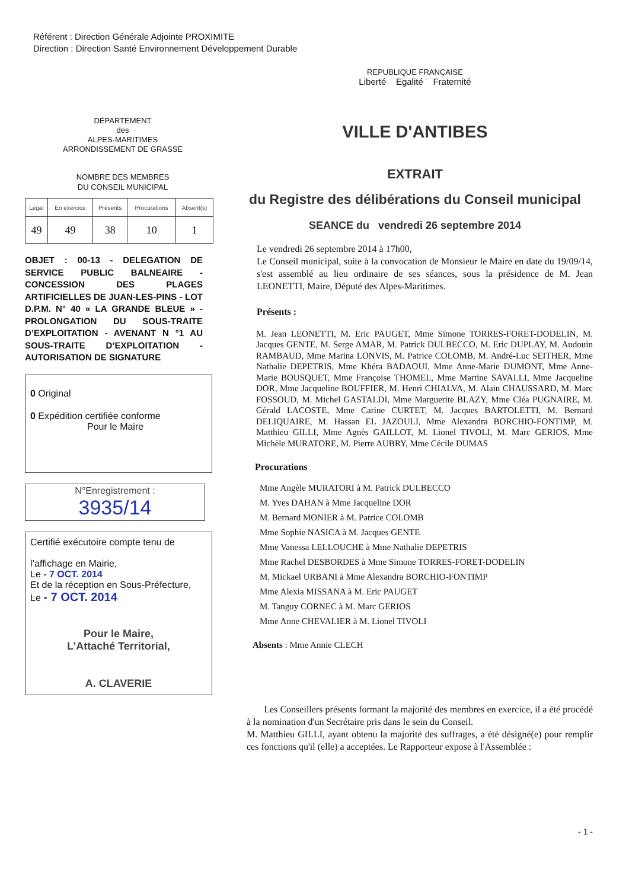Référent : Direction Générale Adjointe PROXIMITE
Direction : Direction Santé Environnement Développement Durable
DÉPARTEMENT
des
ALPES-MARITIMES
ARRONDISSEMENT DE GRASSE
NOMBRE DES MEMBRES
DU CONSEIL MUNICIPAL
| Légal | En exercice | Présents | Procurations | Absent(s) |
| --- | --- | --- | --- | --- |
| 49 | 49 | 38 | 10 | 1 |
OBJET : 00-13 - DELEGATION DE SERVICE PUBLIC BALNEAIRE - CONCESSION DES PLAGES ARTIFICIELLES DE JUAN-LES-PINS - LOT D.P.M. N° 40 « LA GRANDE BLEUE » - PROLONGATION DU SOUS-TRAITE D’EXPLOITATION - AVENANT N °1 AU SOUS-TRAITE D’EXPLOITATION - AUTORISATION DE SIGNATURE
0 Original
0 Expédition certifiée conforme
Pour le Maire
N°Enregistrement :
3935/14
Certifié exécutoire compte tenu de
l’affichage en Mairie,
Le - 7 OCT. 2014
Et de la réception en Sous-Préfecture,
Le - 7 OCT. 2014
Pour le Maire,
L’Attaché Territorial,
A. CLAVERIE
REPUBLIQUE FRANÇAISE
Liberté Egalité Fraternité
VILLE D'ANTIBES
EXTRAIT
du Registre des délibérations du Conseil municipal
SEANCE du vendredi 26 septembre 2014
Le vendredi 26 septembre 2014 à 17h00,
Le Conseil municipal, suite à la convocation de Monsieur le Maire en date du 19/09/14, s'est assemblé au lieu ordinaire de ses séances, sous la présidence de M. Jean LEONETTI, Maire, Député des Alpes-Maritimes.
Présents :
M. Jean LEONETTI, M. Eric PAUGET, Mme Simone TORRES-FORET-DODELIN, M. Jacques GENTE, M. Serge AMAR, M. Patrick DULBECCO, M. Eric DUPLAY, M. Audouin RAMBAUD, Mme Marina LONVIS, M. Patrice COLOMB, M. André-Luc SEITHER, Mme Nathalie DEPETRIS, Mme Khéra BADAOUI, Mme Anne-Marie DUMONT, Mme Anne-Marie BOUSQUET, Mme Françoise THOMEL, Mme Martine SAVALLI, Mme Jacqueline DOR, Mme Jacqueline BOUFFIER, M. Henri CHIALVA, M. Alain CHAUSSARD, M. Marc FOSSOUD, M. Michel GASTALDI, Mme Marguerite BLAZY, Mme Cléa PUGNAIRE, M. Gérald LACOSTE, Mme Carine CURTET, M. Jacques BARTOLETTI, M. Bernard DELIQUAIRE, M. Hassan EL JAZOULI, Mme Alexandra BORCHIO-FONTIMP, M. Matthieu GILLI, Mme Agnès GAILLOT, M. Lionel TIVOLI, M. Marc GERIOS, Mme Michèle MURATORE, M. Pierre AUBRY, Mme Cécile DUMAS
Procurations
Mme Angèle MURATORI à M. Patrick DULBECCO
M. Yves DAHAN à Mme Jacqueline DOR
M. Bernard MONIER à M. Patrice COLOMB
Mme Sophie NASICA à M. Jacques GENTE
Mme Vanessa LELLOUCHE à Mme Nathalie DEPETRIS
Mme Rachel DESBORDES à Mme Simone TORRES-FORET-DODELIN
M. Mickael URBANI à Mme Alexandra BORCHIO-FONTIMP
Mme Alexia MISSANA à M. Eric PAUGET
M. Tanguy CORNEC à M. Marc GERIOS
Mme Anne CHEVALIER à M. Lionel TIVOLI
Absents : Mme Annie CLECH
Les Conseillers présents formant la majorité des membres en exercice, il a été procédé à la nomination d'un Secrétaire pris dans le sein du Conseil.
M. Matthieu GILLI, ayant obtenu la majorité des suffrages, a été désigné(e) pour remplir ces fonctions qu'il (elle) a acceptées. Le Rapporteur expose à l'Assemblée :
- 1 -